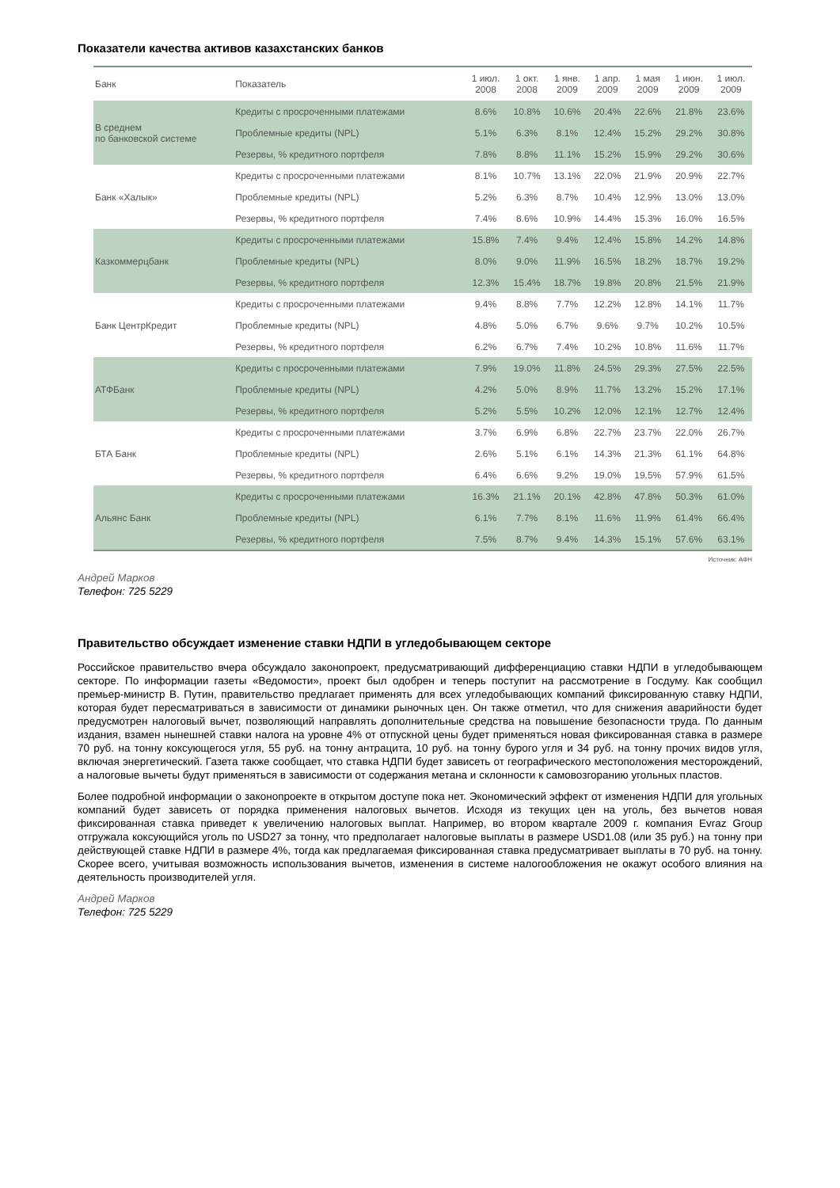Показатели качества активов казахстанских банков
| Банк | Показатель | 1 июл. 2008 | 1 окт. 2008 | 1 янв. 2009 | 1 апр. 2009 | 1 мая 2009 | 1 июн. 2009 | 1 июл. 2009 |
| --- | --- | --- | --- | --- | --- | --- | --- | --- |
| В среднем по банковской системе | Кредиты с просроченными платежами | 8.6% | 10.8% | 10.6% | 20.4% | 22.6% | 21.8% | 23.6% |
| | Проблемные кредиты (NPL) | 5.1% | 6.3% | 8.1% | 12.4% | 15.2% | 29.2% | 30.8% |
| | Резервы, % кредитного портфеля | 7.8% | 8.8% | 11.1% | 15.2% | 15.9% | 29.2% | 30.6% |
| Банк «Халык» | Кредиты с просроченными платежами | 8.1% | 10.7% | 13.1% | 22.0% | 21.9% | 20.9% | 22.7% |
| | Проблемные кредиты (NPL) | 5.2% | 6.3% | 8.7% | 10.4% | 12.9% | 13.0% | 13.0% |
| | Резервы, % кредитного портфеля | 7.4% | 8.6% | 10.9% | 14.4% | 15.3% | 16.0% | 16.5% |
| Казкоммерцбанк | Кредиты с просроченными платежами | 15.8% | 7.4% | 9.4% | 12.4% | 15.8% | 14.2% | 14.8% |
| | Проблемные кредиты (NPL) | 8.0% | 9.0% | 11.9% | 16.5% | 18.2% | 18.7% | 19.2% |
| | Резервы, % кредитного портфеля | 12.3% | 15.4% | 18.7% | 19.8% | 20.8% | 21.5% | 21.9% |
| Банк ЦентрКредит | Кредиты с просроченными платежами | 9.4% | 8.8% | 7.7% | 12.2% | 12.8% | 14.1% | 11.7% |
| | Проблемные кредиты (NPL) | 4.8% | 5.0% | 6.7% | 9.6% | 9.7% | 10.2% | 10.5% |
| | Резервы, % кредитного портфеля | 6.2% | 6.7% | 7.4% | 10.2% | 10.8% | 11.6% | 11.7% |
| АТФБанк | Кредиты с просроченными платежами | 7.9% | 19.0% | 11.8% | 24.5% | 29.3% | 27.5% | 22.5% |
| | Проблемные кредиты (NPL) | 4.2% | 5.0% | 8.9% | 11.7% | 13.2% | 15.2% | 17.1% |
| | Резервы, % кредитного портфеля | 5.2% | 5.5% | 10.2% | 12.0% | 12.1% | 12.7% | 12.4% |
| БТА Банк | Кредиты с просроченными платежами | 3.7% | 6.9% | 6.8% | 22.7% | 23.7% | 22.0% | 26.7% |
| | Проблемные кредиты (NPL) | 2.6% | 5.1% | 6.1% | 14.3% | 21.3% | 61.1% | 64.8% |
| | Резервы, % кредитного портфеля | 6.4% | 6.6% | 9.2% | 19.0% | 19.5% | 57.9% | 61.5% |
| Альянс Банк | Кредиты с просроченными платежами | 16.3% | 21.1% | 20.1% | 42.8% | 47.8% | 50.3% | 61.0% |
| | Проблемные кредиты (NPL) | 6.1% | 7.7% | 8.1% | 11.6% | 11.9% | 61.4% | 66.4% |
| | Резервы, % кредитного портфеля | 7.5% | 8.7% | 9.4% | 14.3% | 15.1% | 57.6% | 63.1% |
Источник: АФН
Андрей Марков
Телефон: 725 5229
Правительство обсуждает изменение ставки НДПИ в угледобывающем секторе
Российское правительство вчера обсуждало законопроект, предусматривающий дифференциацию ставки НДПИ в угледобывающем секторе. По информации газеты «Ведомости», проект был одобрен и теперь поступит на рассмотрение в Госдуму. Как сообщил премьер-министр В. Путин, правительство предлагает применять для всех угледобывающих компаний фиксированную ставку НДПИ, которая будет пересматриваться в зависимости от динамики рыночных цен. Он также отметил, что для снижения аварийности будет предусмотрен налоговый вычет, позволяющий направлять дополнительные средства на повышение безопасности труда. По данным издания, взамен нынешней ставки налога на уровне 4% от отпускной цены будет применяться новая фиксированная ставка в размере 70 руб. на тонну коксующегося угля, 55 руб. на тонну антрацита, 10 руб. на тонну бурого угля и 34 руб. на тонну прочих видов угля, включая энергетический. Газета также сообщает, что ставка НДПИ будет зависеть от географического местоположения месторождений, а налоговые вычеты будут применяться в зависимости от содержания метана и склонности к самовозгоранию угольных пластов.
Более подробной информации о законопроекте в открытом доступе пока нет. Экономический эффект от изменения НДПИ для угольных компаний будет зависеть от порядка применения налоговых вычетов. Исходя из текущих цен на уголь, без вычетов новая фиксированная ставка приведет к увеличению налоговых выплат. Например, во втором квартале 2009 г. компания Evraz Group отгружала коксующийся уголь по USD27 за тонну, что предполагает налоговые выплаты в размере USD1.08 (или 35 руб.) на тонну при действующей ставке НДПИ в размере 4%, тогда как предлагаемая фиксированная ставка предусматривает выплаты в 70 руб. на тонну. Скорее всего, учитывая возможность использования вычетов, изменения в системе налогообложения не окажут особого влияния на деятельность производителей угля.
Андрей Марков
Телефон: 725 5229